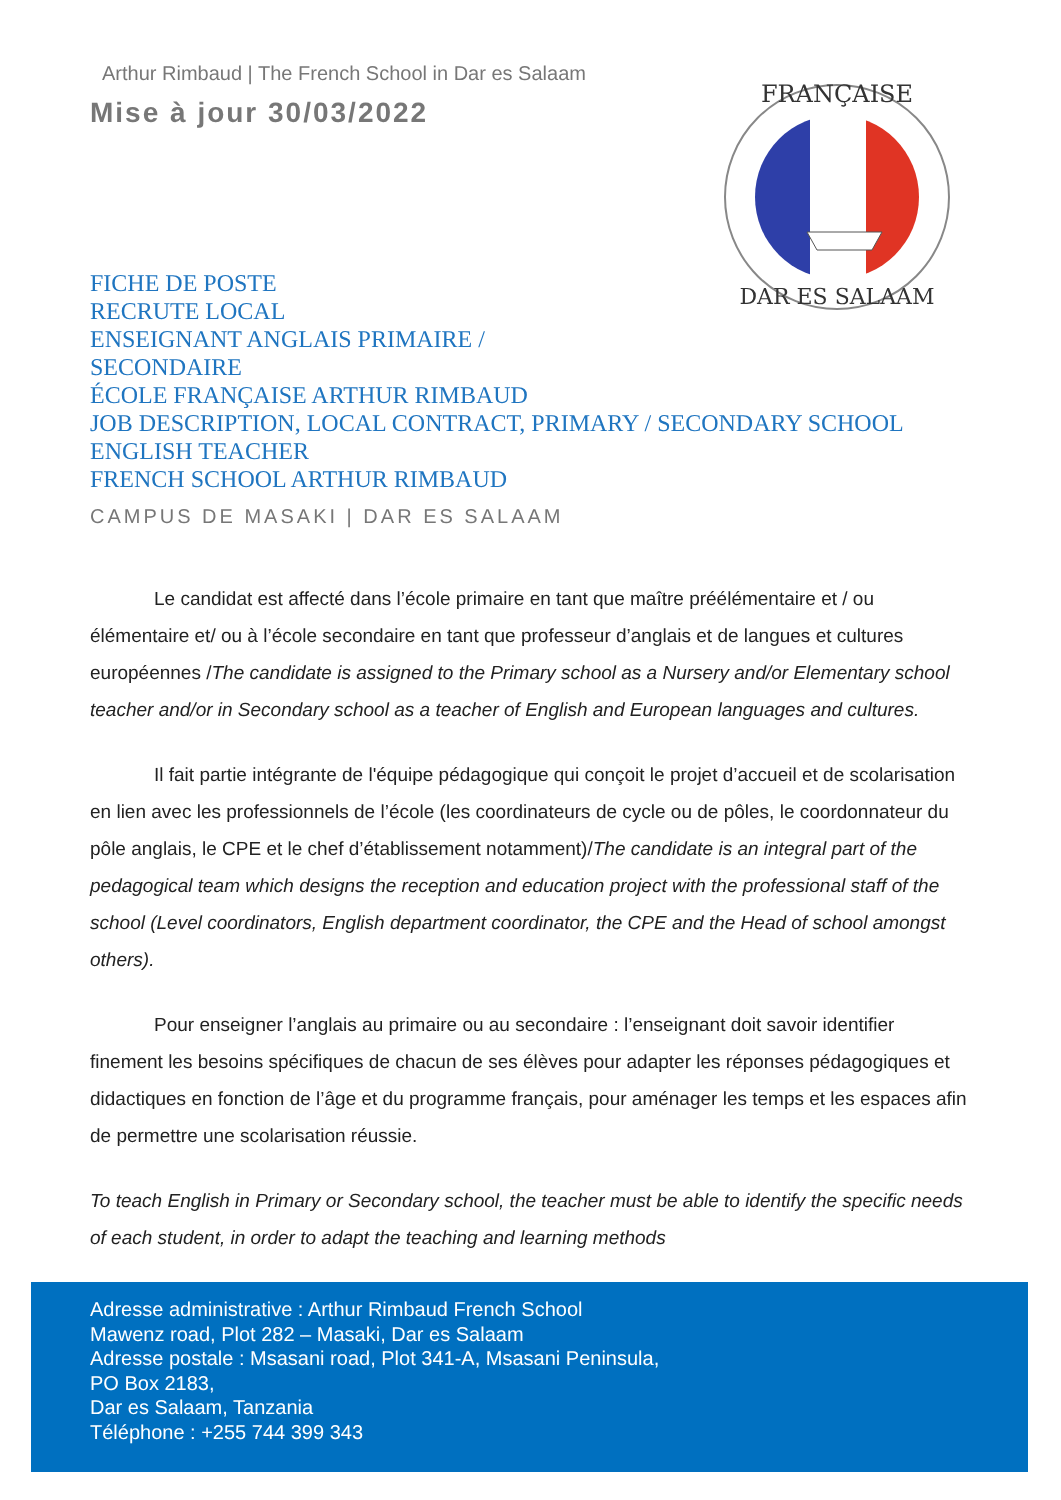FRANÇAISE
DAR ES SALAAM
Arthur Rimbaud | The French School in Dar es Salaam
Mise à jour 30/03/2022
FICHE DE POSTE
RECRUTE LOCAL
ENSEIGNANT ANGLAIS PRIMAIRE /
SECONDAIRE
ÉCOLE FRANÇAISE ARTHUR RIMBAUD
JOB DESCRIPTION, LOCAL CONTRACT, PRIMARY / SECONDARY SCHOOL
ENGLISH TEACHER
FRENCH SCHOOL ARTHUR RIMBAUD
CAMPUS DE MASAKI | DAR ES SALAAM
Le candidat est affecté dans l’école primaire en tant que maître préélémentaire et / ou élémentaire et/ ou à l’école secondaire en tant que professeur d’anglais et de langues et cultures européennes /The candidate is assigned to the Primary school as a Nursery and/or Elementary school teacher and/or in Secondary school as a teacher of English and European languages and cultures.
Il fait partie intégrante de l'équipe pédagogique qui conçoit le projet d’accueil et de scolarisation en lien avec les professionnels de l’école (les coordinateurs de cycle ou de pôles, le coordonnateur du pôle anglais, le CPE et le chef d’établissement notamment)/The candidate is an integral part of the pedagogical team which designs the reception and education project with the professional staff of the school (Level coordinators, English department coordinator, the CPE and the Head of school amongst others).
Pour enseigner l’anglais au primaire ou au secondaire : l’enseignant doit savoir identifier finement les besoins spécifiques de chacun de ses élèves pour adapter les réponses pédagogiques et didactiques en fonction de l’âge et du programme français, pour aménager les temps et les espaces afin de permettre une scolarisation réussie.
To teach English in Primary or Secondary school, the teacher must be able to identify the specific needs of each student, in order to adapt the teaching and learning methods
Adresse administrative : Arthur Rimbaud French School
Mawenz road, Plot 282 – Masaki, Dar es Salaam
Adresse postale : Msasani road, Plot 341-A, Msasani Peninsula,
PO Box 2183,
Dar es Salaam, Tanzania
Téléphone : +255 744 399 343